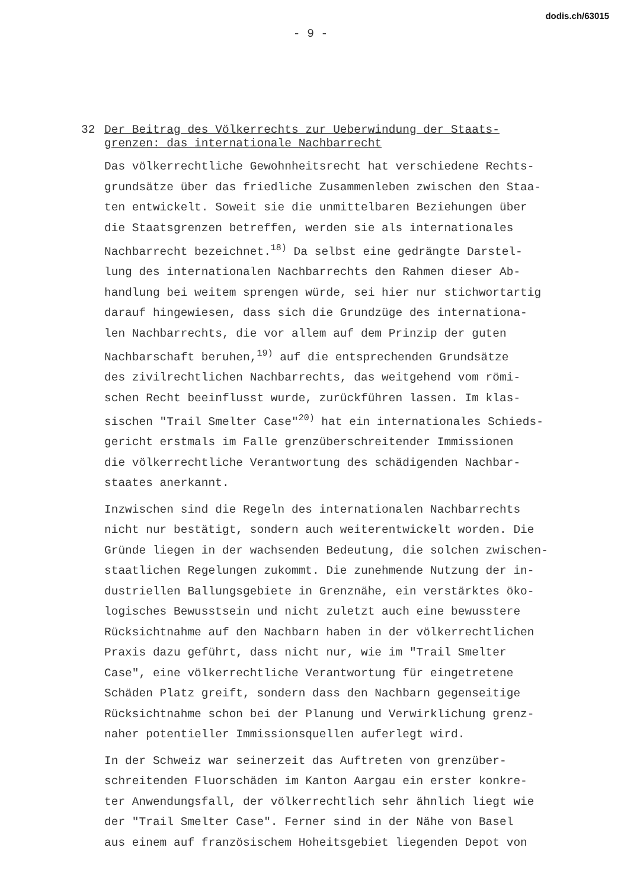dodis.ch/63015
- 9 -
32 Der Beitrag des Völkerrechts zur Ueberwindung der Staats-
grenzen: das internationale Nachbarrecht
Das völkerrechtliche Gewohnheitsrecht hat verschiedene Rechts-
grundsätze über das friedliche Zusammenleben zwischen den Staa-
ten entwickelt. Soweit sie die unmittelbaren Beziehungen über
die Staatsgrenzen betreffen, werden sie als internationales
Nachbarrecht bezeichnet.<sup>18)</sup> Da selbst eine gedrängte Darstel-
lung des internationalen Nachbarrechts den Rahmen dieser Ab-
handlung bei weitem sprengen würde, sei hier nur stichwortartig
darauf hingewiesen, dass sich die Grundzüge des internationa-
len Nachbarrechts, die vor allem auf dem Prinzip der guten
Nachbarschaft beruhen,<sup>19)</sup> auf die entsprechenden Grundsätze
des zivilrechtlichen Nachbarrechts, das weitgehend vom römi-
schen Recht beeinflusst wurde, zurückführen lassen. Im klas-
sischen "Trail Smelter Case"<sup>20)</sup> hat ein internationales Schieds-
gericht erstmals im Falle grenzüberschreitender Immissionen
die völkerrechtliche Verantwortung des schädigenden Nachbar-
staates anerkannt.
Inzwischen sind die Regeln des internationalen Nachbarrechts
nicht nur bestätigt, sondern auch weiterentwickelt worden. Die
Gründe liegen in der wachsenden Bedeutung, die solchen zwischen-
staatlichen Regelungen zukommt. Die zunehmende Nutzung der in-
dustriellen Ballungsgebiete in Grenznähe, ein verstärktes öko-
logisches Bewusstsein und nicht zuletzt auch eine bewusstere
Rücksichtnahme auf den Nachbarn haben in der völkerrechtlichen
Praxis dazu geführt, dass nicht nur, wie im "Trail Smelter
Case", eine völkerrechtliche Verantwortung für eingetretene
Schäden Platz greift, sondern dass den Nachbarn gegenseitige
Rücksichtnahme schon bei der Planung und Verwirklichung grenz-
naher potentieller Immissionsquellen auferlegt wird.
In der Schweiz war seinerzeit das Auftreten von grenzüber-
schreitenden Fluorschäden im Kanton Aargau ein erster konkre-
ter Anwendungsfall, der völkerrechtlich sehr ähnlich liegt wie
der "Trail Smelter Case". Ferner sind in der Nähe von Basel
aus einem auf französischem Hoheitsgebiet liegenden Depot von